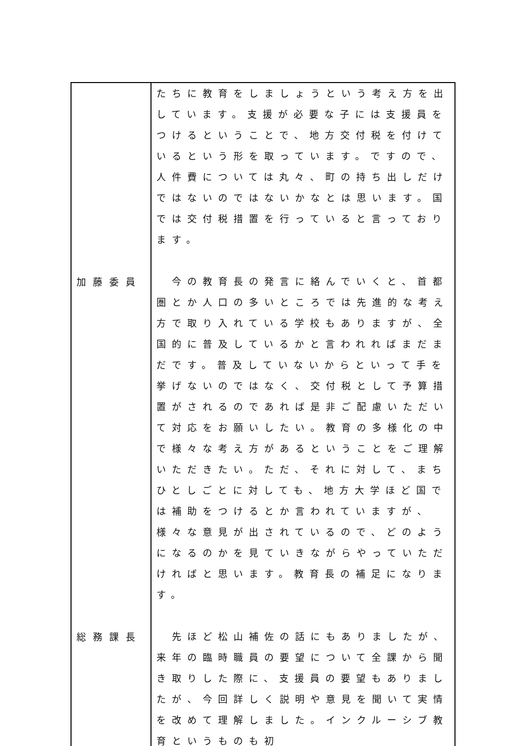| | たちに教育をしましょうという考え方を出しています。支援が必要な子には支援員をつけるということで、地方交付税を付けているという形を取っています。ですので、人件費については丸々、町の持ち出しだけではないのではないかなとは思います。国では交付税措置を行っていると言っております。 |
| 加藤委員 | 今の教育長の発言に絡んでいくと、首都圏とか人口の多いところでは先進的な考え方で取り入れている学校もありますが、全国的に普及しているかと言われればまだまだです。普及していないからといって手を挙げないのではなく、交付税として予算措置がされるのであれば是非ご配慮いただいて対応をお願いしたい。教育の多様化の中で様々な考え方があるということをご理解いただきたい。ただ、それに対して、まちひとしごとに対しても、地方大学ほど国では補助をつけるとか言われていますが、様々な意見が出されているので、どのようになるのかを見ていきながらやっていただければと思います。教育長の補足になります。 |
| 総務課長 | 先ほど松山補佐の話にもありましたが、来年の臨時職員の要望について全課から聞き取りした際に、支援員の要望もありましたが、今回詳しく説明や意見を聞いて実情を改めて理解しました。インクルーシブ教育というものも初 |